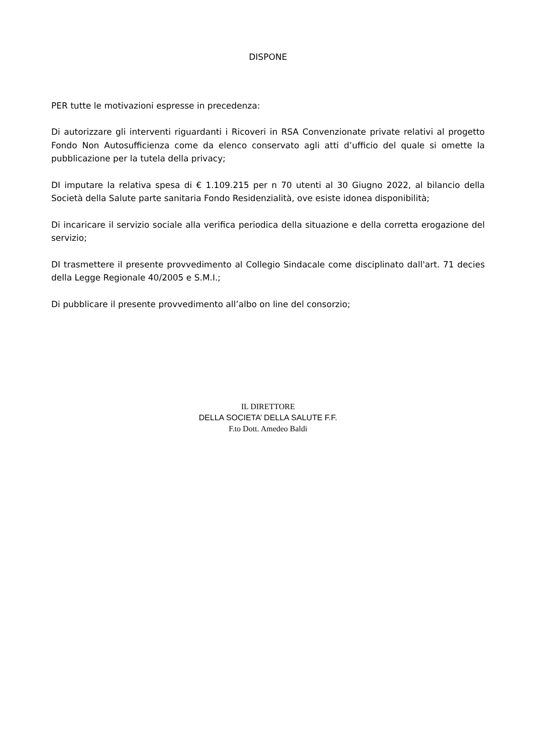DISPONE
PER tutte le motivazioni espresse in precedenza:
Di autorizzare gli interventi riguardanti i Ricoveri in RSA Convenzionate private relativi al progetto Fondo Non Autosufficienza come da elenco conservato agli atti d’ufficio del quale si omette la pubblicazione per la tutela della privacy;
DI imputare la relativa spesa di € 1.109.215 per n 70 utenti al 30 Giugno 2022, al bilancio della Società della Salute parte sanitaria Fondo Residenzialità, ove esiste idonea disponibilità;
Di incaricare il servizio sociale alla verifica periodica della situazione e della corretta erogazione del servizio;
DI trasmettere il presente provvedimento al Collegio Sindacale come disciplinato dall'art. 71 decies della Legge Regionale 40/2005 e S.M.I.;
Di pubblicare il presente provvedimento all’albo on line del consorzio;
IL DIRETTORE
DELLA SOCIETA’ DELLA SALUTE F.F.
F.to Dott. Amedeo Baldi